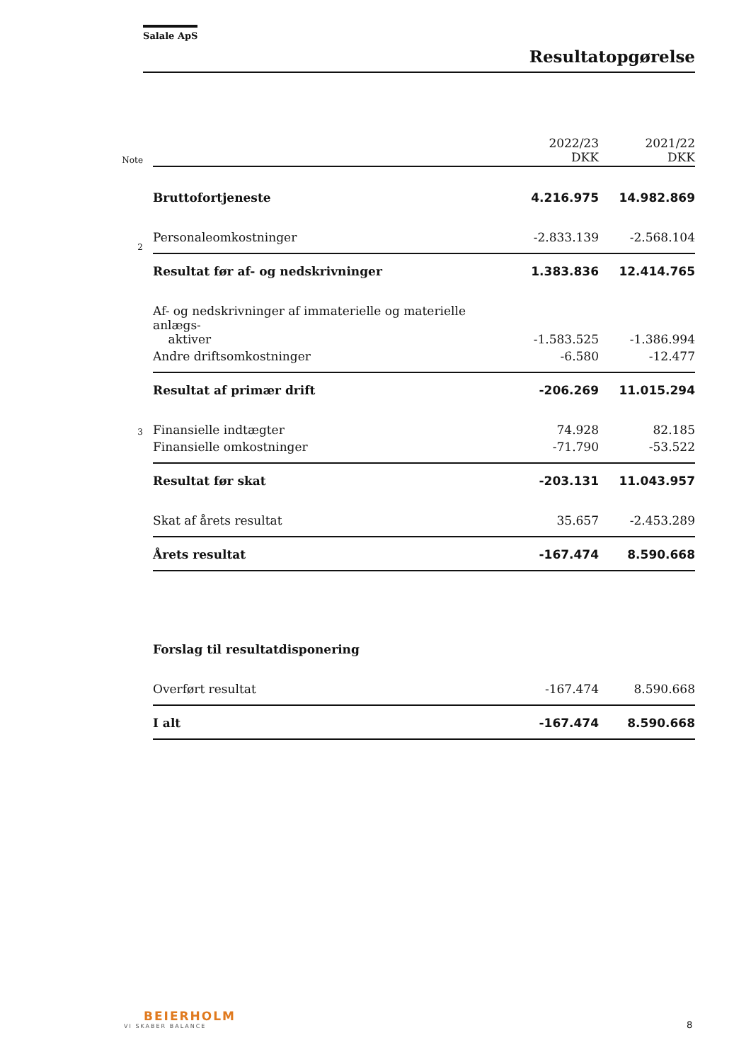Salale ApS
Resultatopgørelse
| Note | | 2022/23 DKK | 2021/22 DKK |
| | Bruttofortjeneste | 4.216.975 | 14.982.869 |
| 2 | Personaleomkostninger | -2.833.139 | -2.568.104 |
| | Resultat før af- og nedskrivninger | 1.383.836 | 12.414.765 |
| | Af- og nedskrivninger af immaterielle og materielle anlægs- aktiver | -1.583.525 | -1.386.994 |
| | Andre driftsomkostninger | -6.580 | -12.477 |
| | Resultat af primær drift | -206.269 | 11.015.294 |
| 3 | Finansielle indtægter | 74.928 | 82.185 |
| | Finansielle omkostninger | -71.790 | -53.522 |
| | Resultat før skat | -203.131 | 11.043.957 |
| | Skat af årets resultat | 35.657 | -2.453.289 |
| | Årets resultat | -167.474 | 8.590.668 |
| | Forslag til resultatdisponering | | |
| | Overført resultat | -167.474 | 8.590.668 |
| | I alt | -167.474 | 8.590.668 |
BEIERHOLM
VI SKABER BALANCE
8